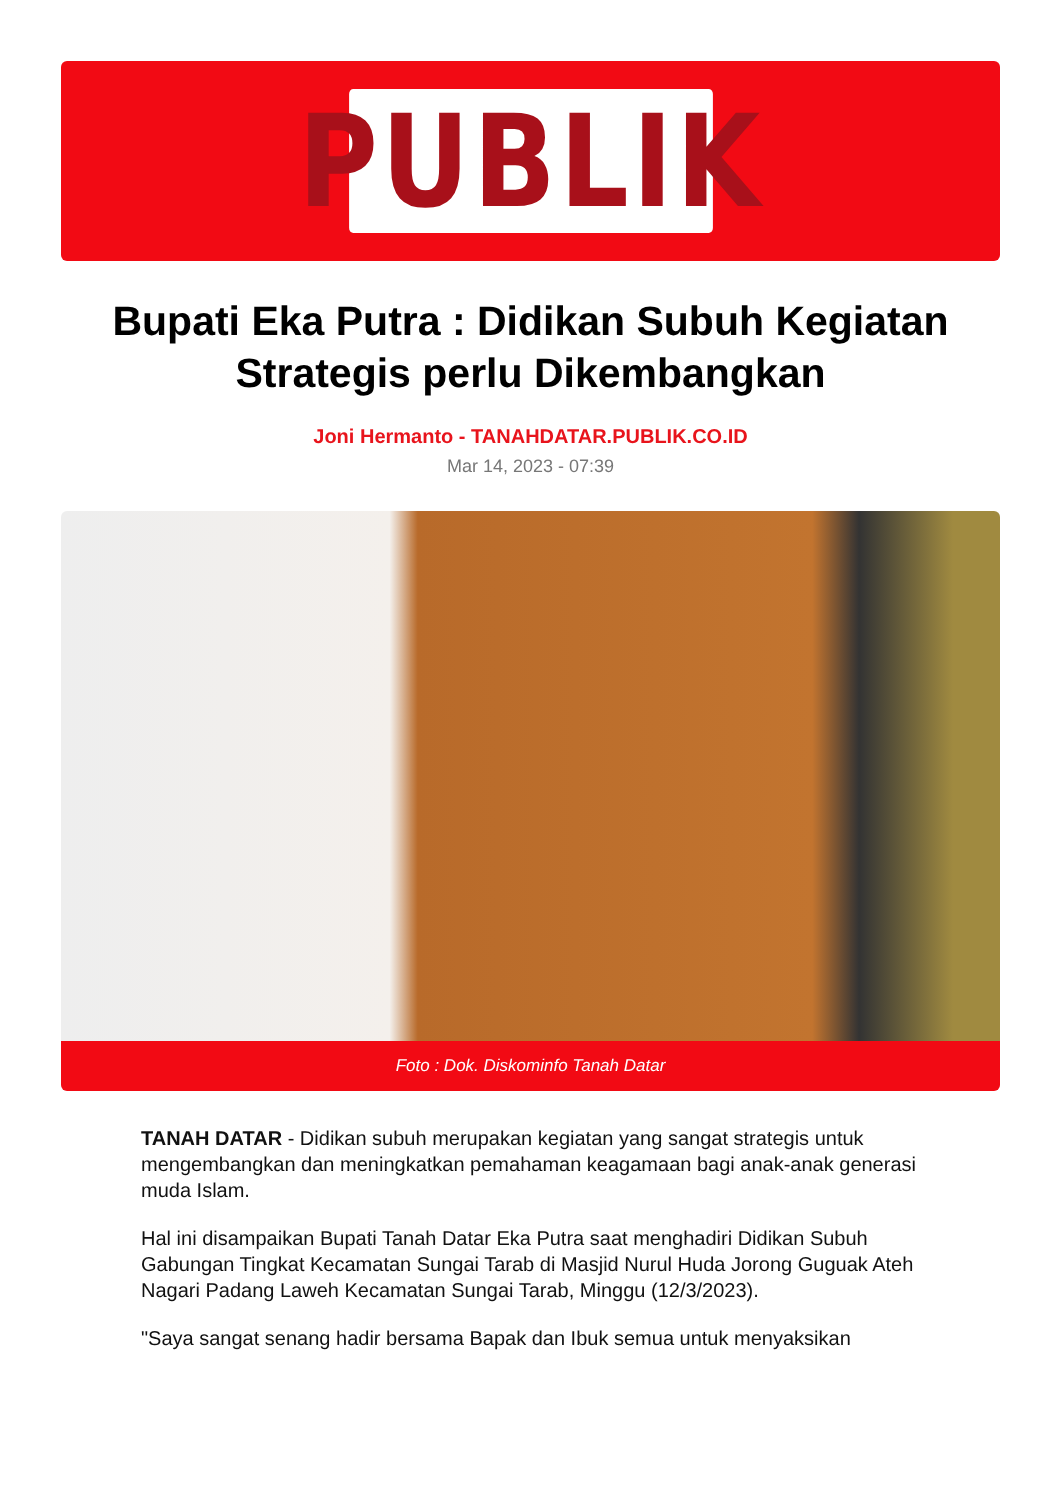PUBLIK
Bupati Eka Putra : Didikan Subuh Kegiatan Strategis perlu Dikembangkan
Joni Hermanto - TANAHDATAR.PUBLIK.CO.ID
Mar 14, 2023 - 07:39
Foto : Dok. Diskominfo Tanah Datar
TANAH DATAR - Didikan subuh merupakan kegiatan yang sangat strategis untuk mengembangkan dan meningkatkan pemahaman keagamaan bagi anak-anak generasi muda Islam.
Hal ini disampaikan Bupati Tanah Datar Eka Putra saat menghadiri Didikan Subuh Gabungan Tingkat Kecamatan Sungai Tarab di Masjid Nurul Huda Jorong Guguak Ateh Nagari Padang Laweh Kecamatan Sungai Tarab, Minggu (12/3/2023).
"Saya sangat senang hadir bersama Bapak dan Ibuk semua untuk menyaksikan